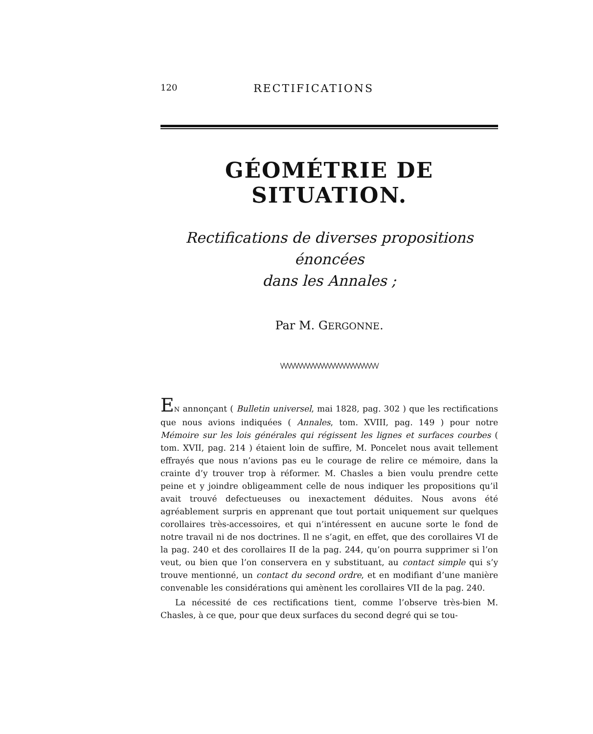120 RECTIFICATIONS
GÉOMÉTRIE DE SITUATION.
Rectifications de diverses propositions énoncées
dans les Annales ;
Par M. GERGONNE.
\/\/\/\/\/\/\/\/\/\/\/\/\/\/\/\/\/\/\/\/\/\/\/\/\/\/\/
EN annonçant ( Bulletin universel, mai 1828, pag. 302 ) que les rectifications que nous avions indiquées ( Annales, tom. XVIII, pag. 149 ) pour notre Mémoire sur les lois générales qui régissent les lignes et surfaces courbes ( tom. XVII, pag. 214 ) étaient loin de suffire, M. Poncelet nous avait tellement effrayés que nous n’avions pas eu le courage de relire ce mémoire, dans la crainte d’y trouver trop à réformer. M. Chasles a bien voulu prendre cette peine et y joindre obligeamment celle de nous indiquer les propositions qu’il avait trouvé defectueuses ou inexactement déduites. Nous avons été agréablement surpris en apprenant que tout portait uniquement sur quelques corollaires très-accessoires, et qui n’intéressent en aucune sorte le fond de notre travail ni de nos doctrines. Il ne s’agit, en effet, que des corollaires VI de la pag. 240 et des corollaires II de la pag. 244, qu’on pourra supprimer si l’on veut, ou bien que l’on conservera en y substituant, au contact simple qui s’y trouve mentionné, un contact du second ordre, et en modifiant d’une manière convenable les considérations qui amènent les corollaires VII de la pag. 240.
La nécessité de ces rectifications tient, comme l’observe très-bien M. Chasles, à ce que, pour que deux surfaces du second degré qui se tou-